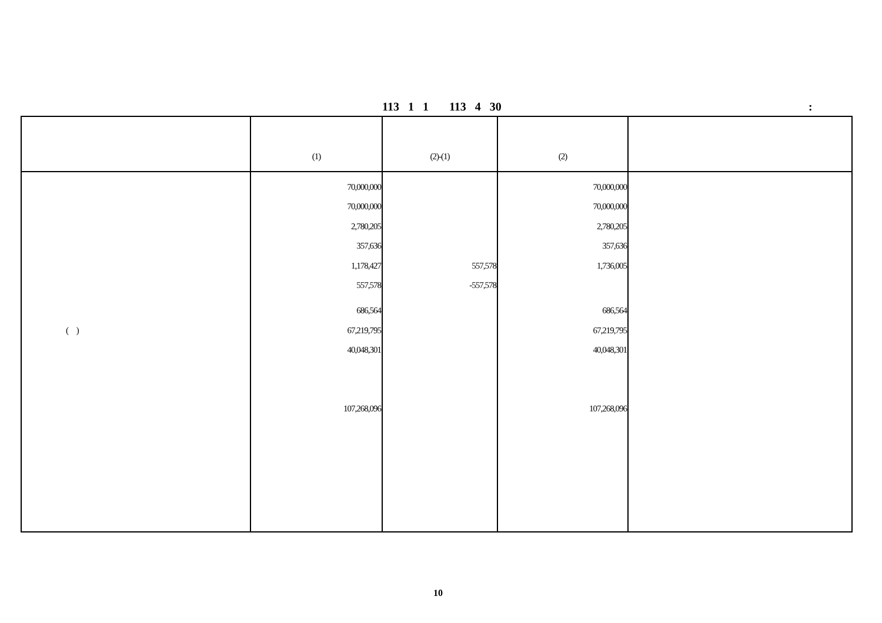113 1 1 113 4 30:
| | (1) | (2)-(1) | (2) | |
| --- | --- | --- | --- | --- |
| | 70,000,000 | | 70,000,000 | |
| | 70,000,000 | | 70,000,000 | |
| | 2,780,205 | | 2,780,205 | |
| | 357,636 | | 357,636 | |
| | 1,178,427 | 557,578 | 1,736,005 | |
| | 557,578 | -557,578 | | |
| | 686,564 | | 686,564 | |
| ( ) | 67,219,795 | | 67,219,795 | |
| | 40,048,301 | | 40,048,301 | |
| | 107,268,096 | | 107,268,096 | |
10